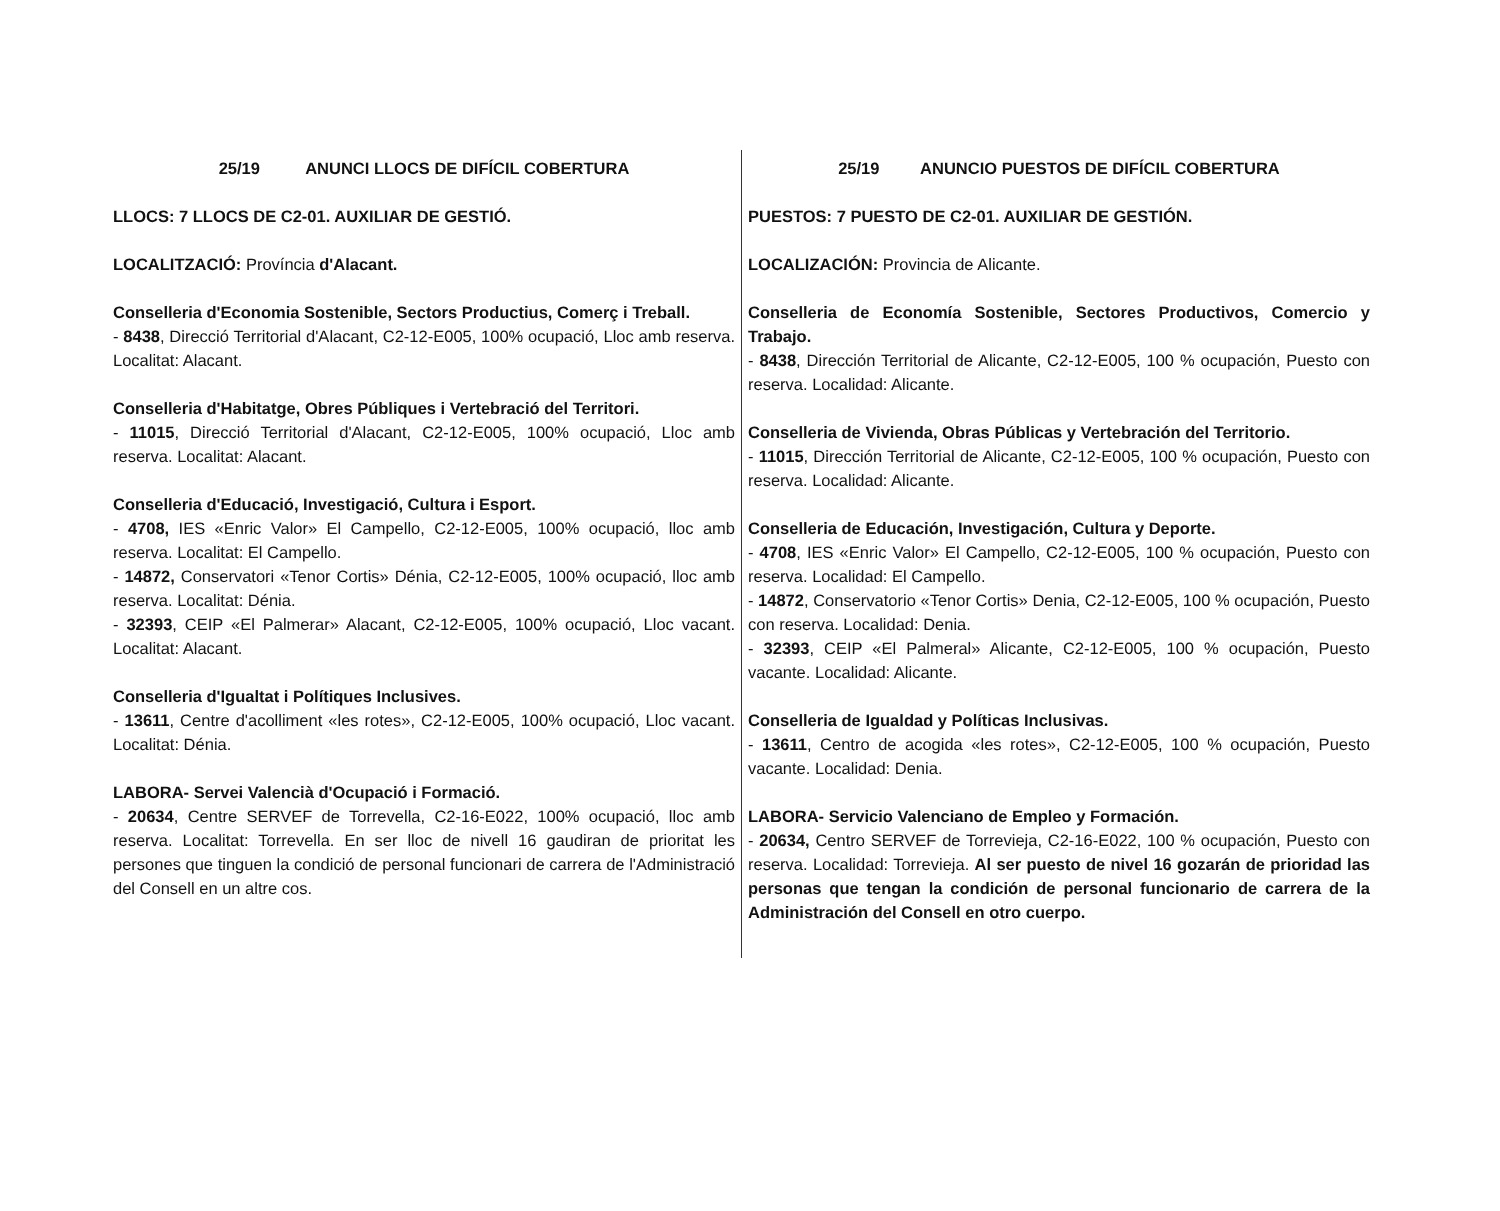25/19 ANUNCI LLOCS DE DIFÍCIL COBERTURA
LLOCS: 7 LLOCS DE C2-01. AUXILIAR DE GESTIÓ.
LOCALITZACIÓ: Província d'Alacant.
Conselleria d'Economia Sostenible, Sectors Productius, Comerç i Treball.
- 8438, Direcció Territorial d'Alacant, C2-12-E005, 100% ocupació, Lloc amb reserva. Localitat: Alacant.
Conselleria d'Habitatge, Obres Públiques i Vertebració del Territori.
- 11015, Direcció Territorial d'Alacant, C2-12-E005, 100% ocupació, Lloc amb reserva. Localitat: Alacant.
Conselleria d'Educació, Investigació, Cultura i Esport.
- 4708, IES «Enric Valor» El Campello, C2-12-E005, 100% ocupació, lloc amb reserva. Localitat: El Campello.
- 14872, Conservatori «Tenor Cortis» Dénia, C2-12-E005, 100% ocupació, lloc amb reserva. Localitat: Dénia.
- 32393, CEIP «El Palmerar» Alacant, C2-12-E005, 100% ocupació, Lloc vacant. Localitat: Alacant.
Conselleria d'Igualtat i Polítiques Inclusives.
- 13611, Centre d'acolliment «les rotes», C2-12-E005, 100% ocupació, Lloc vacant. Localitat: Dénia.
LABORA- Servei Valencià d'Ocupació i Formació.
- 20634, Centre SERVEF de Torrevella, C2-16-E022, 100% ocupació, lloc amb reserva. Localitat: Torrevella. En ser lloc de nivell 16 gaudiran de prioritat les persones que tinguen la condició de personal funcionari de carrera de l'Administració del Consell en un altre cos.
25/19 ANUNCIO PUESTOS DE DIFÍCIL COBERTURA
PUESTOS: 7 PUESTO DE C2-01. AUXILIAR DE GESTIÓN.
LOCALIZACIÓN: Provincia de Alicante.
Conselleria de Economía Sostenible, Sectores Productivos, Comercio y Trabajo.
- 8438, Dirección Territorial de Alicante, C2-12-E005, 100 % ocupación, Puesto con reserva. Localidad: Alicante.
Conselleria de Vivienda, Obras Públicas y Vertebración del Territorio.
- 11015, Dirección Territorial de Alicante, C2-12-E005, 100 % ocupación, Puesto con reserva. Localidad: Alicante.
Conselleria de Educación, Investigación, Cultura y Deporte.
- 4708, IES «Enric Valor» El Campello, C2-12-E005, 100 % ocupación, Puesto con reserva. Localidad: El Campello.
- 14872, Conservatorio «Tenor Cortis» Denia, C2-12-E005, 100 % ocupación, Puesto con reserva. Localidad: Denia.
- 32393, CEIP «El Palmeral» Alicante, C2-12-E005, 100 % ocupación, Puesto vacante. Localidad: Alicante.
Conselleria de Igualdad y Políticas Inclusivas.
- 13611, Centro de acogida «les rotes», C2-12-E005, 100 % ocupación, Puesto vacante. Localidad: Denia.
LABORA- Servicio Valenciano de Empleo y Formación.
- 20634, Centro SERVEF de Torrevieja, C2-16-E022, 100 % ocupación, Puesto con reserva. Localidad: Torrevieja. Al ser puesto de nivel 16 gozarán de prioridad las personas que tengan la condición de personal funcionario de carrera de la Administración del Consell en otro cuerpo.